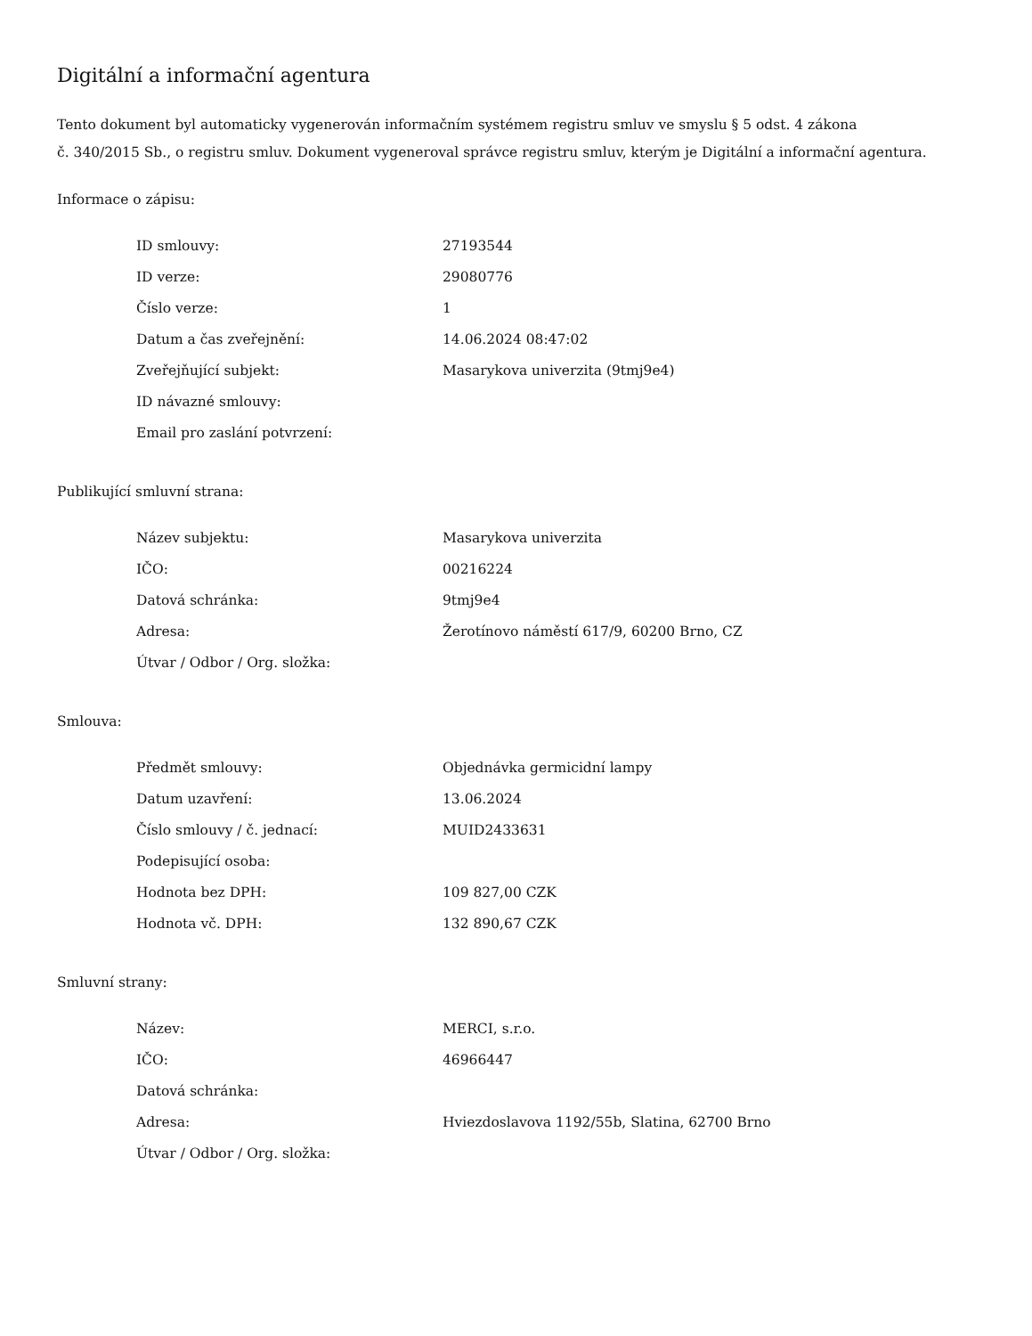Digitální a informační agentura
Tento dokument byl automaticky vygenerován informačním systémem registru smluv ve smyslu § 5 odst. 4 zákona
č. 340/2015 Sb., o registru smluv. Dokument vygeneroval správce registru smluv, kterým je Digitální a informační agentura.
Informace o zápisu:
| ID smlouvy: | 27193544 |
| ID verze: | 29080776 |
| Číslo verze: | 1 |
| Datum a čas zveřejnění: | 14.06.2024 08:47:02 |
| Zveřejňující subjekt: | Masarykova univerzita (9tmj9e4) |
| ID návazné smlouvy: | |
| Email pro zaslání potvrzení: | |
Publikující smluvní strana:
| Název subjektu: | Masarykova univerzita |
| IČO: | 00216224 |
| Datová schránka: | 9tmj9e4 |
| Adresa: | Žerotínovo náměstí 617/9, 60200 Brno, CZ |
| Útvar / Odbor / Org. složka: | |
Smlouva:
| Předmět smlouvy: | Objednávka germicidní lampy |
| Datum uzavření: | 13.06.2024 |
| Číslo smlouvy / č. jednací: | MUID2433631 |
| Podepisující osoba: | |
| Hodnota bez DPH: | 109 827,00 CZK |
| Hodnota vč. DPH: | 132 890,67 CZK |
Smluvní strany:
| Název: | MERCI, s.r.o. |
| IČO: | 46966447 |
| Datová schránka: | |
| Adresa: | Hviezdoslavova 1192/55b, Slatina, 62700 Brno |
| Útvar / Odbor / Org. složka: | |